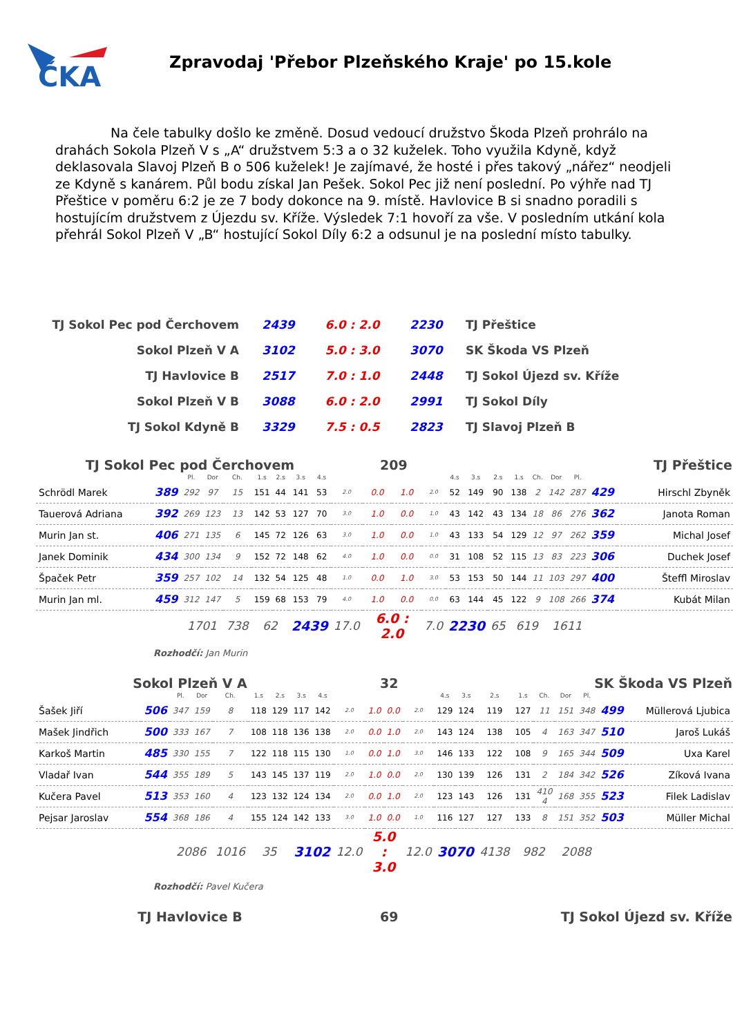ČKA
Zpravodaj 'Přebor Plzeňského Kraje' po 15.kole
Na čele tabulky došlo ke změně. Dosud vedoucí družstvo Škoda Plzeň prohrálo na drahách Sokola Plzeň V s „A“ družstvem 5:3 a o 32 kuželek. Toho využila Kdyně, když deklasovala Slavoj Plzeň B o 506 kuželek! Je zajímavé, že hosté i přes takový „nářez“ neodjeli ze Kdyně s kanárem. Půl bodu získal Jan Pešek. Sokol Pec již není poslední. Po výhře nad TJ Přeštice v poměru 6:2 je ze 7 body dokonce na 9. místě. Havlovice B si snadno poradili s hostujícím družstvem z Újezdu sv. Kříže. Výsledek 7:1 hovoří za vše. V posledním utkání kola přehrál Sokol Plzeň V „B“ hostující Sokol Díly 6:2 a odsunul je na poslední místo tabulky.
| TJ Sokol Pec pod Čerchovem | 2439 | 6.0 : 2.0 | 2230 | TJ Přeštice |
| Sokol Plzeň V A | 3102 | 5.0 : 3.0 | 3070 | SK Škoda VS Plzeň |
| TJ Havlovice B | 2517 | 7.0 : 1.0 | 2448 | TJ Sokol Újezd sv. Kříže |
| Sokol Plzeň V B | 3088 | 6.0 : 2.0 | 2991 | TJ Sokol Díly |
| TJ Sokol Kdyně B | 3329 | 7.5 : 0.5 | 2823 | TJ Slavoj Plzeň B |
TJ Sokol Pec pod Čerchovem 209 TJ Přeštice
| | | Pl. | Dor | Ch. | 1.s | 2.s | 3.s | 4.s | | | | | 4.s | 3.s | 2.s | 1.s | Ch. | Dor | Pl. | | |
| --- | --- | --- | --- | --- | --- | --- | --- | --- | --- | --- | --- | --- | --- | --- | --- | --- | --- | --- | --- | --- | --- |
| Schrödl Marek | 389 | 292 | 97 | 15 | 151 | 44 | 141 | 53 | 2.0 | 0.0 | 1.0 | 2.0 | 52 | 149 | 90 | 138 | 2 | 142 | 287 | 429 | Hirschl Zbyněk |
| Tauerová Adriana | 392 | 269 | 123 | 13 | 142 | 53 | 127 | 70 | 3.0 | 1.0 | 0.0 | 1.0 | 43 | 142 | 43 | 134 | 18 | 86 | 276 | 362 | Janota Roman |
| Murin Jan st. | 406 | 271 | 135 | 6 | 145 | 72 | 126 | 63 | 3.0 | 1.0 | 0.0 | 1.0 | 43 | 133 | 54 | 129 | 12 | 97 | 262 | 359 | Michal Josef |
| Janek Dominik | 434 | 300 | 134 | 9 | 152 | 72 | 148 | 62 | 4.0 | 1.0 | 0.0 | 0.0 | 31 | 108 | 52 | 115 | 13 | 83 | 223 | 306 | Duchek Josef |
| Špaček Petr | 359 | 257 | 102 | 14 | 132 | 54 | 125 | 48 | 1.0 | 0.0 | 1.0 | 3.0 | 53 | 153 | 50 | 144 | 11 | 103 | 297 | 400 | Šteffl Miroslav |
| Murin Jan ml. | 459 | 312 | 147 | 5 | 159 | 68 | 153 | 79 | 4.0 | 1.0 | 0.0 | 0.0 | 63 | 144 | 45 | 122 | 9 | 108 | 266 | 374 | Kubát Milan |
| | | 1701 | | 738 | 62 | | 2439 | | 17.0 | 6.0 : 2.0 | | 7.0 | 2230 | | 65 | 619 | | 1611 | | | |
Rozhodčí: Jan Murin
Sokol Plzeň V A 32 SK Škoda VS Plzeň
| | | Pl. | Dor | Ch. | 1.s | 2.s | 3.s | 4.s | | | | | 4.s | 3.s | 2.s | 1.s | Ch. | Dor | Pl. | | |
| --- | --- | --- | --- | --- | --- | --- | --- | --- | --- | --- | --- | --- | --- | --- | --- | --- | --- | --- | --- | --- | --- |
| Šašek Jiří | 506 | 347 | 159 | 8 | 118 | 129 | 117 | 142 | 2.0 | 1.0 | 0.0 | 2.0 | 129 | 124 | 119 | 127 | 11 | 151 | 348 | 499 | Müllerová Ljubica |
| Mašek Jindřich | 500 | 333 | 167 | 7 | 108 | 118 | 136 | 138 | 2.0 | 0.0 | 1.0 | 2.0 | 143 | 124 | 138 | 105 | 4 | 163 | 347 | 510 | Jaroš Lukáš |
| Karkoš Martin | 485 | 330 | 155 | 7 | 122 | 118 | 115 | 130 | 1.0 | 0.0 | 1.0 | 3.0 | 146 | 133 | 122 | 108 | 9 | 165 | 344 | 509 | Uxa Karel |
| Vladař Ivan | 544 | 355 | 189 | 5 | 143 | 145 | 137 | 119 | 2.0 | 1.0 | 0.0 | 2.0 | 130 | 139 | 126 | 131 | 2 | 184 | 342 | 526 | Zíková Ivana |
| Kučera Pavel | 513 | 353 | 160 | 4 | 123 | 132 | 124 | 134 | 2.0 | 0.0 | 1.0 | 2.0 | 123 | 143 | 126 | 131 | 410 4 | 168 | 355 | 523 | Filek Ladislav |
| Pejsar Jaroslav | 554 | 368 | 186 | 4 | 155 | 124 | 142 | 133 | 3.0 | 1.0 | 0.0 | 1.0 | 116 | 127 | 127 | 133 | 8 | 151 | 352 | 503 | Müller Michal |
| | | 2086 | | 1016 | 35 | | 3102 | | 12.0 | 5.0 : 3.0 | | 12.0 | 3070 | | 4138 | 982 | | 2088 | | | |
Rozhodčí: Pavel Kučera
TJ Havlovice B 69 TJ Sokol Újezd sv. Kříže